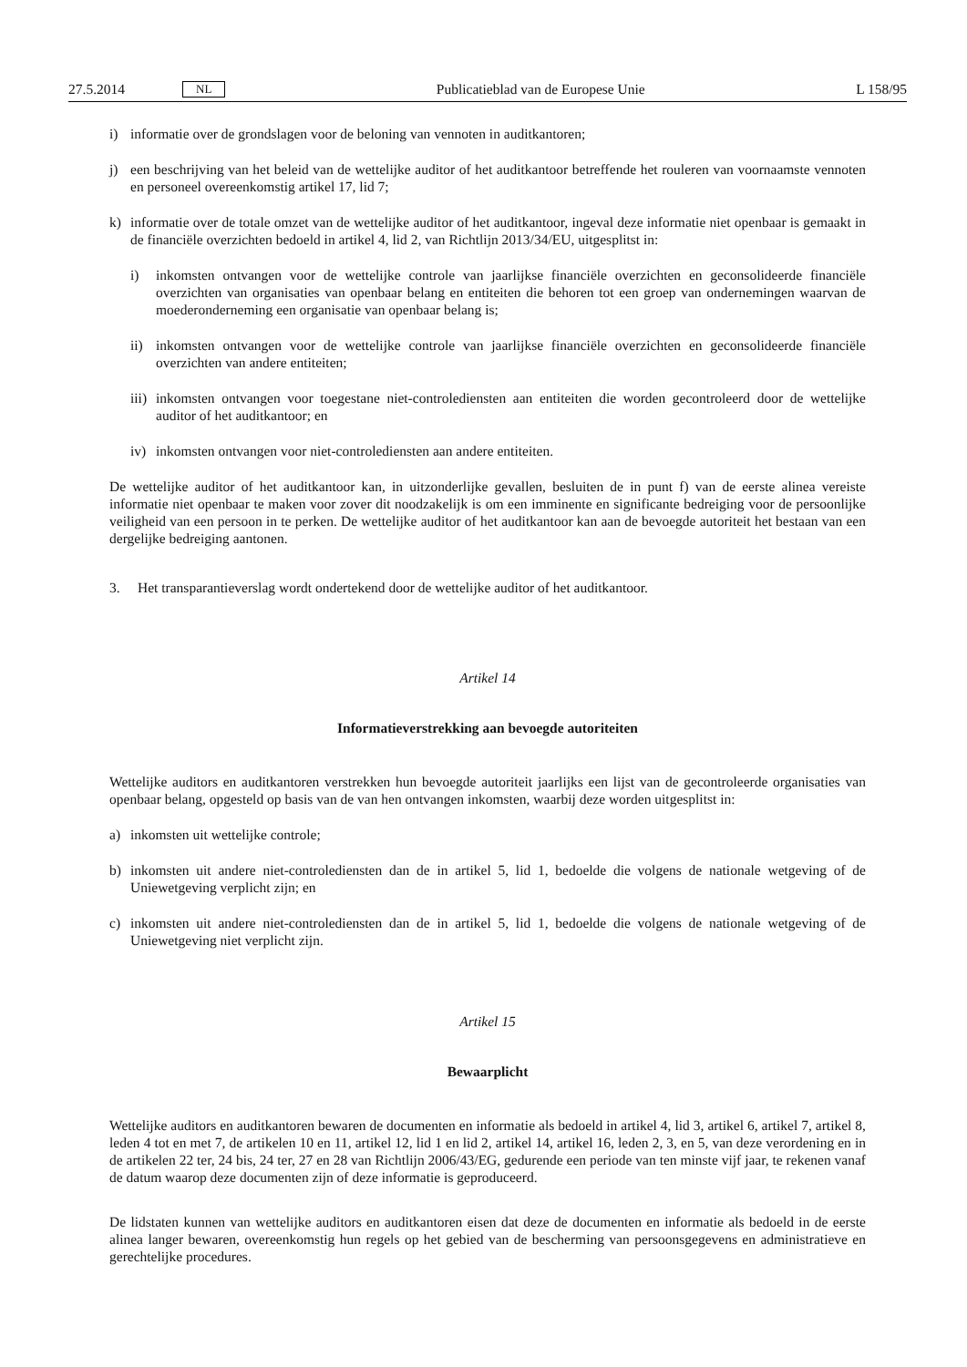27.5.2014 NL Publicatieblad van de Europese Unie L 158/95
i) informatie over de grondslagen voor de beloning van vennoten in auditkantoren;
j) een beschrijving van het beleid van de wettelijke auditor of het auditkantoor betreffende het rouleren van voornaamste vennoten en personeel overeenkomstig artikel 17, lid 7;
k) informatie over de totale omzet van de wettelijke auditor of het auditkantoor, ingeval deze informatie niet openbaar is gemaakt in de financiële overzichten bedoeld in artikel 4, lid 2, van Richtlijn 2013/34/EU, uitgesplitst in:
i) inkomsten ontvangen voor de wettelijke controle van jaarlijkse financiële overzichten en geconsolideerde financiële overzichten van organisaties van openbaar belang en entiteiten die behoren tot een groep van ondernemingen waarvan de moederonderneming een organisatie van openbaar belang is;
ii) inkomsten ontvangen voor de wettelijke controle van jaarlijkse financiële overzichten en geconsolideerde financiële overzichten van andere entiteiten;
iii) inkomsten ontvangen voor toegestane niet-controlediensten aan entiteiten die worden gecontroleerd door de wettelijke auditor of het auditkantoor; en
iv) inkomsten ontvangen voor niet-controlediensten aan andere entiteiten.
De wettelijke auditor of het auditkantoor kan, in uitzonderlijke gevallen, besluiten de in punt f) van de eerste alinea vereiste informatie niet openbaar te maken voor zover dit noodzakelijk is om een imminente en significante bedreiging voor de persoonlijke veiligheid van een persoon in te perken. De wettelijke auditor of het auditkantoor kan aan de bevoegde autoriteit het bestaan van een dergelijke bedreiging aantonen.
3. Het transparantieverslag wordt ondertekend door de wettelijke auditor of het auditkantoor.
Artikel 14
Informatieverstrekking aan bevoegde autoriteiten
Wettelijke auditors en auditkantoren verstrekken hun bevoegde autoriteit jaarlijks een lijst van de gecontroleerde organisaties van openbaar belang, opgesteld op basis van de van hen ontvangen inkomsten, waarbij deze worden uitgesplitst in:
a) inkomsten uit wettelijke controle;
b) inkomsten uit andere niet-controlediensten dan de in artikel 5, lid 1, bedoelde die volgens de nationale wetgeving of de Uniewetgeving verplicht zijn; en
c) inkomsten uit andere niet-controlediensten dan de in artikel 5, lid 1, bedoelde die volgens de nationale wetgeving of de Uniewetgeving niet verplicht zijn.
Artikel 15
Bewaarplicht
Wettelijke auditors en auditkantoren bewaren de documenten en informatie als bedoeld in artikel 4, lid 3, artikel 6, artikel 7, artikel 8, leden 4 tot en met 7, de artikelen 10 en 11, artikel 12, lid 1 en lid 2, artikel 14, artikel 16, leden 2, 3, en 5, van deze verordening en in de artikelen 22 ter, 24 bis, 24 ter, 27 en 28 van Richtlijn 2006/43/EG, gedurende een periode van ten minste vijf jaar, te rekenen vanaf de datum waarop deze documenten zijn of deze informatie is geproduceerd.
De lidstaten kunnen van wettelijke auditors en auditkantoren eisen dat deze de documenten en informatie als bedoeld in de eerste alinea langer bewaren, overeenkomstig hun regels op het gebied van de bescherming van persoonsgegevens en administratieve en gerechtelijke procedures.